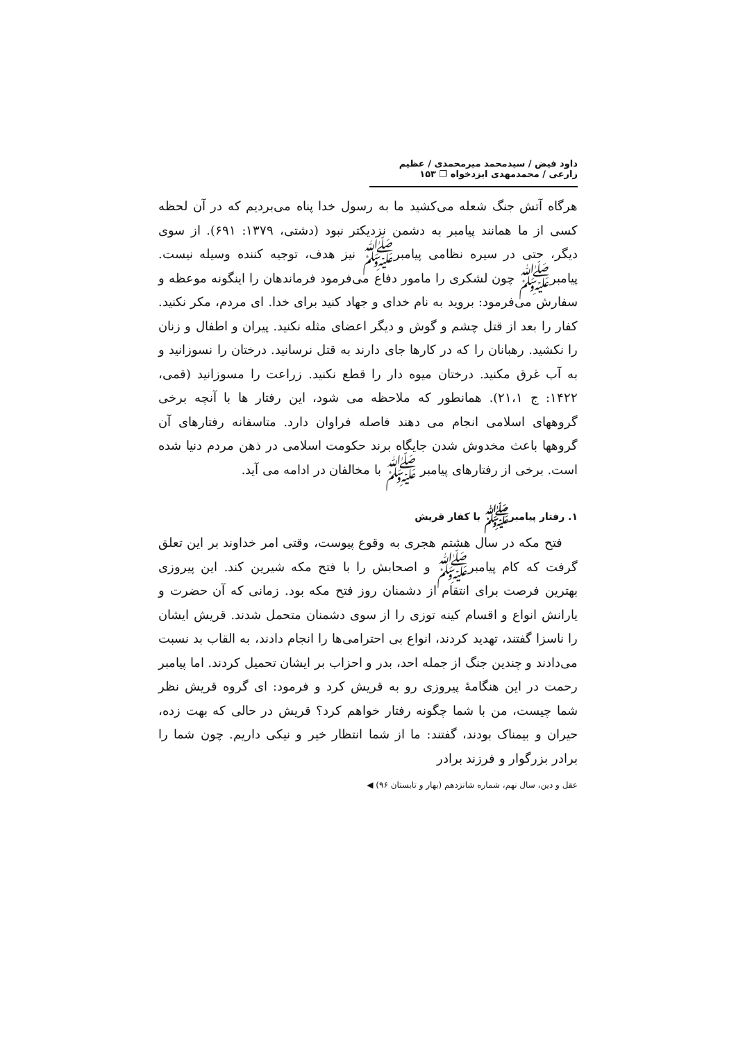داود فیض / سیدمحمد میرمحمدی / عظیم زارعی / محمدمهدی ایزدخواه ❐ ۱۵۳
هرگاه آتش جنگ شعله می‌کشید ما به رسول خدا پناه می‌بردیم که در آن لحظه کسی از ما همانند پیامبر به دشمن نزدیکتر نبود (دشتی، ۱۳۷۹: ۶۹۱). از سوی دیگر، حتی در سیره نظامی پیامبرﷺ نیز هدف، توجیه کننده وسیله نیست. پیامبرﷺ چون لشکری را مامور دفاع می‌فرمود فرماندهان را اینگونه موعظه و سفارش می‌فرمود: بروید به نام خدای و جهاد کنید برای خدا. ای مردم، مکر نکنید. کفار را بعد از قتل چشم و گوش و دیگر اعضای مثله نکنید. پیران و اطفال و زنان را نکشید. رهبانان را که در کارها جای دارند به قتل نرسانید. درختان را نسوزانید و به آب غرق مکنید. درختان میوه دار را قطع نکنید. زراعت را مسوزانید (قمی، ۱۴۲۲: ج ۲۱،۱). همانطور که ملاحظه می شود، این رفتار ها با آنچه برخی گروههای اسلامی انجام می دهند فاصله فراوان دارد. متاسفانه رفتارهای آن گروهها باعث مخدوش شدن جایگاه برند حکومت اسلامی در ذهن مردم دنیا شده است. برخی از رفتارهای پیامبر ﷺ با مخالفان در ادامه می آید.
۱. رفتار پیامبرﷺ با کفار قریش
فتح مکه در سال هشتم هجری به وقوع پیوست، وقتی امر خداوند بر این تعلق گرفت که کام پیامبرﷺ و اصحابش را با فتح مکه شیرین کند. این پیروزی بهترین فرصت برای انتقام از دشمنان روز فتح مکه بود. زمانی که آن حضرت و یارانش انواع و اقسام کینه توزی را از سوی دشمنان متحمل شدند. قریش ایشان را ناسزا گفتند، تهدید کردند، انواع بی احترامی‌ها را انجام دادند، به القاب بد نسبت می‌دادند و چندین جنگ از جمله احد، بدر و احزاب بر ایشان تحمیل کردند. اما پیامبر رحمت در این هنگامهٔ پیروزی رو به قریش کرد و فرمود: ای گروه قریش نظر شما چیست، من با شما چگونه رفتار خواهم کرد؟ قریش در حالی که بهت زده، حیران و بیمناک بودند، گفتند: ما از شما انتظار خیر و نیکی داریم. چون شما را برادر بزرگوار و فرزند برادر
عقل و دین، سال نهم، شماره شانزدهم (بهار و تابستان ۹۶) ◀